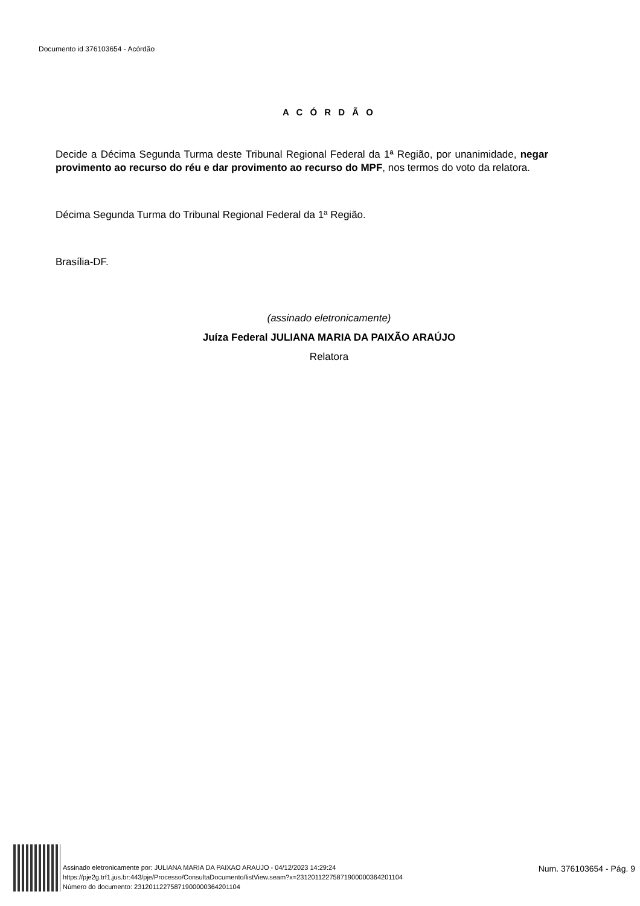Documento id 376103654 - Acórdão
A C Ó R D Ã O
Decide a Décima Segunda Turma deste Tribunal Regional Federal da 1ª Região, por unanimidade, negar provimento ao recurso do réu e dar provimento ao recurso do MPF, nos termos do voto da relatora.
Décima Segunda Turma do Tribunal Regional Federal da 1ª Região.
Brasília-DF.
(assinado eletronicamente)
Juíza Federal JULIANA MARIA DA PAIXÃO ARAÚJO
Relatora
Assinado eletronicamente por: JULIANA MARIA DA PAIXAO ARAUJO - 04/12/2023 14:29:24
https://pje2g.trf1.jus.br:443/pje/Processo/ConsultaDocumento/listView.seam?x=23120112275871900000364201104
Número do documento: 23120112275871900000364201104
Num. 376103654 - Pág. 9